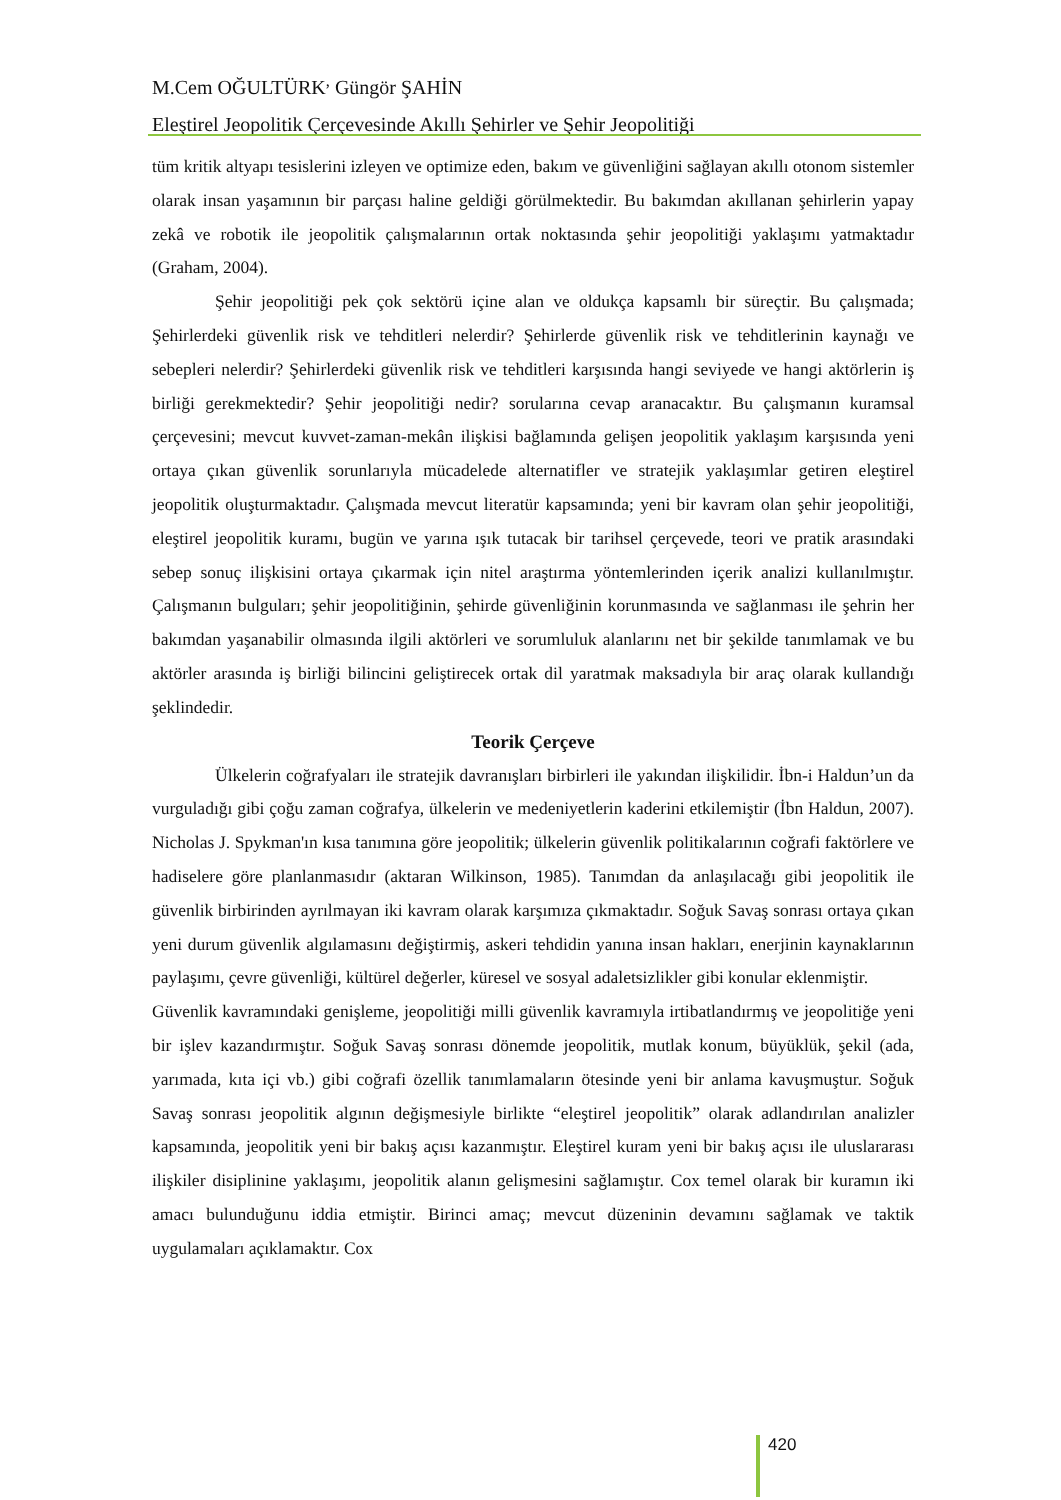M.Cem OĞULTÜRK<sup>,</sup> Güngör ŞAHİN
Eleştirel Jeopolitik Çerçevesinde Akıllı Şehirler ve Şehir Jeopolitiği
tüm kritik altyapı tesislerini izleyen ve optimize eden, bakım ve güvenliğini sağlayan akıllı otonom sistemler olarak insan yaşamının bir parçası haline geldiği görülmektedir. Bu bakımdan akıllanan şehirlerin yapay zekâ ve robotik ile jeopolitik çalışmalarının ortak noktasında şehir jeopolitiği yaklaşımı yatmaktadır (Graham, 2004).
Şehir jeopolitiği pek çok sektörü içine alan ve oldukça kapsamlı bir süreçtir. Bu çalışmada; Şehirlerdeki güvenlik risk ve tehditleri nelerdir? Şehirlerde güvenlik risk ve tehditlerinin kaynağı ve sebepleri nelerdir? Şehirlerdeki güvenlik risk ve tehditleri karşısında hangi seviyede ve hangi aktörlerin iş birliği gerekmektedir? Şehir jeopolitiği nedir? sorularına cevap aranacaktır. Bu çalışmanın kuramsal çerçevesini; mevcut kuvvet-zaman-mekân ilişkisi bağlamında gelişen jeopolitik yaklaşım karşısında yeni ortaya çıkan güvenlik sorunlarıyla mücadelede alternatifler ve stratejik yaklaşımlar getiren eleştirel jeopolitik oluşturmaktadır. Çalışmada mevcut literatür kapsamında; yeni bir kavram olan şehir jeopolitiği, eleştirel jeopolitik kuramı, bugün ve yarına ışık tutacak bir tarihsel çerçevede, teori ve pratik arasındaki sebep sonuç ilişkisini ortaya çıkarmak için nitel araştırma yöntemlerinden içerik analizi kullanılmıştır. Çalışmanın bulguları; şehir jeopolitiğinin, şehirde güvenliğinin korunmasında ve sağlanması ile şehrin her bakımdan yaşanabilir olmasında ilgili aktörleri ve sorumluluk alanlarını net bir şekilde tanımlamak ve bu aktörler arasında iş birliği bilincini geliştirecek ortak dil yaratmak maksadıyla bir araç olarak kullandığı şeklindedir.
Teorik Çerçeve
Ülkelerin coğrafyaları ile stratejik davranışları birbirleri ile yakından ilişkilidir. İbn-i Haldun’un da vurguladığı gibi çoğu zaman coğrafya, ülkelerin ve medeniyetlerin kaderini etkilemiştir (İbn Haldun, 2007). Nicholas J. Spykman'ın kısa tanımına göre jeopolitik; ülkelerin güvenlik politikalarının coğrafi faktörlere ve hadiselere göre planlanmasıdır (aktaran Wilkinson, 1985). Tanımdan da anlaşılacağı gibi jeopolitik ile güvenlik birbirinden ayrılmayan iki kavram olarak karşımıza çıkmaktadır. Soğuk Savaş sonrası ortaya çıkan yeni durum güvenlik algılamasını değiştirmiş, askeri tehdidin yanına insan hakları, enerjinin kaynaklarının paylaşımı, çevre güvenliği, kültürel değerler, küresel ve sosyal adaletsizlikler gibi konular eklenmiştir.
Güvenlik kavramındaki genişleme, jeopolitiği milli güvenlik kavramıyla irtibatlandırmış ve jeopolitiğe yeni bir işlev kazandırmıştır. Soğuk Savaş sonrası dönemde jeopolitik, mutlak konum, büyüklük, şekil (ada, yarımada, kıta içi vb.) gibi coğrafi özellik tanımlamaların ötesinde yeni bir anlama kavuşmuştur. Soğuk Savaş sonrası jeopolitik algının değişmesiyle birlikte “eleştirel jeopolitik” olarak adlandırılan analizler kapsamında, jeopolitik yeni bir bakış açısı kazanmıştır. Eleştirel kuram yeni bir bakış açısı ile uluslararası ilişkiler disiplinine yaklaşımı, jeopolitik alanın gelişmesini sağlamıştır. Cox temel olarak bir kuramın iki amacı bulunduğunu iddia etmiştir. Birinci amaç; mevcut düzeninin devamını sağlamak ve taktik uygulamaları açıklamaktır. Cox
420